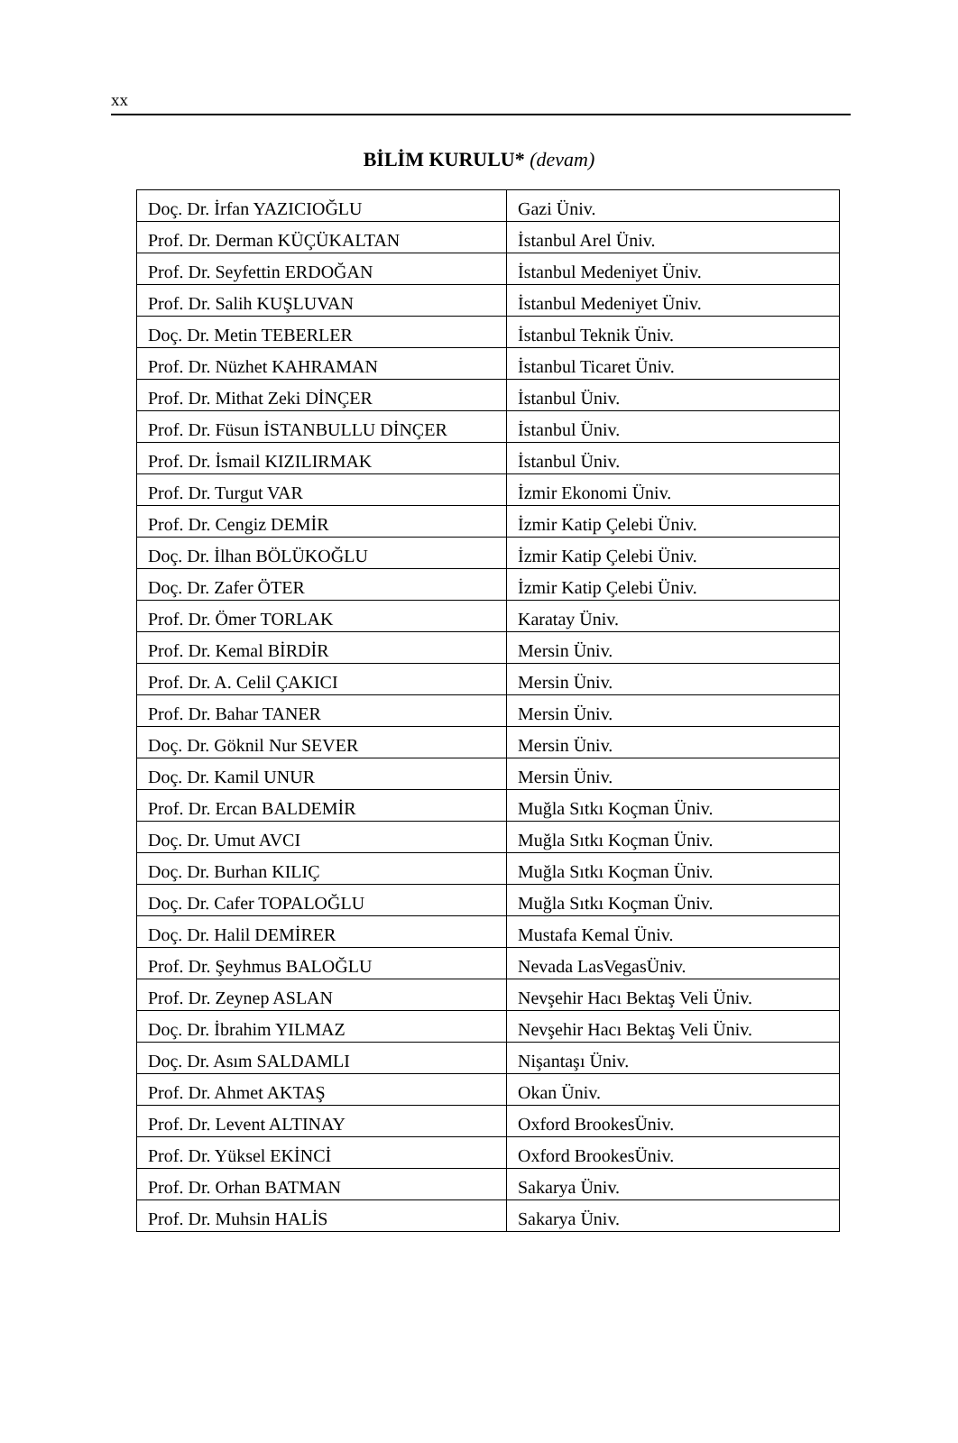xx
BİLİM KURULU* (devam)
| Doç. Dr. İrfan YAZICIOĞLU | Gazi Üniv. |
| Prof. Dr. Derman KÜÇÜKALTAN | İstanbul Arel Üniv. |
| Prof. Dr. Seyfettin ERDOĞAN | İstanbul Medeniyet Üniv. |
| Prof. Dr. Salih KUŞLUVAN | İstanbul Medeniyet Üniv. |
| Doç. Dr. Metin TEBERLER | İstanbul Teknik Üniv. |
| Prof. Dr. Nüzhet KAHRAMAN | İstanbul Ticaret Üniv. |
| Prof. Dr. Mithat Zeki DİNÇER | İstanbul Üniv. |
| Prof. Dr. Füsun İSTANBULLU DİNÇER | İstanbul Üniv. |
| Prof. Dr. İsmail KIZILIRMAK | İstanbul Üniv. |
| Prof. Dr. Turgut VAR | İzmir Ekonomi Üniv. |
| Prof. Dr. Cengiz DEMİR | İzmir Katip Çelebi Üniv. |
| Doç. Dr. İlhan BÖLÜKOĞLU | İzmir Katip Çelebi Üniv. |
| Doç. Dr. Zafer ÖTER | İzmir Katip Çelebi Üniv. |
| Prof. Dr. Ömer TORLAK | Karatay Üniv. |
| Prof. Dr. Kemal BİRDİR | Mersin Üniv. |
| Prof. Dr. A. Celil ÇAKICI | Mersin Üniv. |
| Prof. Dr. Bahar TANER | Mersin Üniv. |
| Doç. Dr. Göknil Nur SEVER | Mersin Üniv. |
| Doç. Dr. Kamil UNUR | Mersin Üniv. |
| Prof. Dr. Ercan BALDEMİR | Muğla Sıtkı Koçman Üniv. |
| Doç. Dr. Umut AVCI | Muğla Sıtkı Koçman Üniv. |
| Doç. Dr. Burhan KILIÇ | Muğla Sıtkı Koçman Üniv. |
| Doç. Dr. Cafer TOPALOĞLU | Muğla Sıtkı Koçman Üniv. |
| Doç. Dr. Halil DEMİRER | Mustafa Kemal Üniv. |
| Prof. Dr. Şeyhmus BALOĞLU | Nevada LasVegasÜniv. |
| Prof. Dr. Zeynep ASLAN | Nevşehir Hacı Bektaş Veli Üniv. |
| Doç. Dr. İbrahim YILMAZ | Nevşehir Hacı Bektaş Veli Üniv. |
| Doç. Dr. Asım SALDAMLI | Nişantaşı Üniv. |
| Prof. Dr. Ahmet AKTAŞ | Okan Üniv. |
| Prof. Dr. Levent ALTINAY | Oxford BrookesÜniv. |
| Prof. Dr. Yüksel EKİNCİ | Oxford BrookesÜniv. |
| Prof. Dr. Orhan BATMAN | Sakarya Üniv. |
| Prof. Dr. Muhsin HALİS | Sakarya Üniv. |